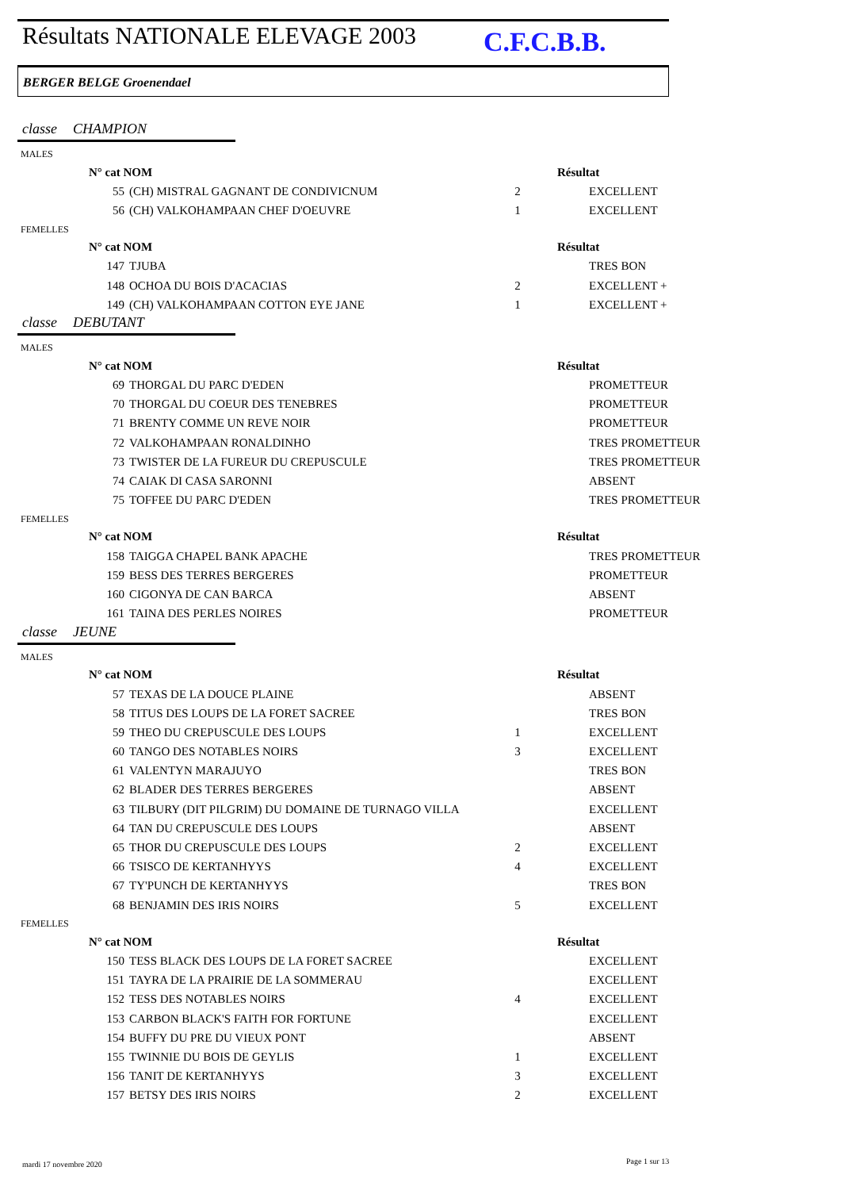Résultats NATIONALE ELEVAGE 2003
C.F.C.B.B.
BERGER BELGE Groenendael
classe CHAMPION
MALES
| N° cat NOM | | | Résultat | |
| --- | --- | --- | --- | --- |
| 55 | (CH) MISTRAL GAGNANT DE CONDIVICNUM | 2 | | EXCELLENT |
| 56 | (CH) VALKOHAMPAAN CHEF D'OEUVRE | 1 | | EXCELLENT |
FEMELLES
| N° cat NOM | | | Résultat | |
| --- | --- | --- | --- | --- |
| 147 | TJUBA | | | TRES BON |
| 148 | OCHOA DU BOIS D'ACACIAS | 2 | | EXCELLENT + |
| 149 | (CH) VALKOHAMPAAN COTTON EYE JANE | 1 | | EXCELLENT + |
classe DEBUTANT
MALES
| N° cat NOM | | | Résultat | |
| --- | --- | --- | --- | --- |
| 69 | THORGAL DU PARC D'EDEN | | | PROMETTEUR |
| 70 | THORGAL DU COEUR DES TENEBRES | | | PROMETTEUR |
| 71 | BRENTY COMME UN REVE NOIR | | | PROMETTEUR |
| 72 | VALKOHAMPAAN RONALDINHO | | | TRES PROMETTEUR |
| 73 | TWISTER DE LA FUREUR DU CREPUSCULE | | | TRES PROMETTEUR |
| 74 | CAIAK DI CASA SARONNI | | | ABSENT |
| 75 | TOFFEE DU PARC D'EDEN | | | TRES PROMETTEUR |
FEMELLES
| N° cat NOM | | | Résultat | |
| --- | --- | --- | --- | --- |
| 158 | TAIGGA CHAPEL BANK APACHE | | | TRES PROMETTEUR |
| 159 | BESS DES TERRES BERGERES | | | PROMETTEUR |
| 160 | CIGONYA DE CAN BARCA | | | ABSENT |
| 161 | TAINA DES PERLES NOIRES | | | PROMETTEUR |
classe JEUNE
MALES
| N° cat NOM | | | Résultat | |
| --- | --- | --- | --- | --- |
| 57 | TEXAS DE LA DOUCE PLAINE | | | ABSENT |
| 58 | TITUS DES LOUPS DE LA FORET SACREE | | | TRES BON |
| 59 | THEO DU CREPUSCULE DES LOUPS | 1 | | EXCELLENT |
| 60 | TANGO DES NOTABLES NOIRS | 3 | | EXCELLENT |
| 61 | VALENTYN MARAJUYO | | | TRES BON |
| 62 | BLADER DES TERRES BERGERES | | | ABSENT |
| 63 | TILBURY (DIT PILGRIM) DU DOMAINE DE TURNAGO VILLA | | | EXCELLENT |
| 64 | TAN DU CREPUSCULE DES LOUPS | | | ABSENT |
| 65 | THOR DU CREPUSCULE DES LOUPS | 2 | | EXCELLENT |
| 66 | TSISCO DE KERTANHYYS | 4 | | EXCELLENT |
| 67 | TY'PUNCH DE KERTANHYYS | | | TRES BON |
| 68 | BENJAMIN DES IRIS NOIRS | 5 | | EXCELLENT |
FEMELLES
| N° cat NOM | | | Résultat | |
| --- | --- | --- | --- | --- |
| 150 | TESS BLACK DES LOUPS DE LA FORET SACREE | | | EXCELLENT |
| 151 | TAYRA DE LA PRAIRIE DE LA SOMMERAU | | | EXCELLENT |
| 152 | TESS DES NOTABLES NOIRS | 4 | | EXCELLENT |
| 153 | CARBON BLACK'S FAITH FOR FORTUNE | | | EXCELLENT |
| 154 | BUFFY DU PRE DU VIEUX PONT | | | ABSENT |
| 155 | TWINNIE DU BOIS DE GEYLIS | 1 | | EXCELLENT |
| 156 | TANIT DE KERTANHYYS | 3 | | EXCELLENT |
| 157 | BETSY DES IRIS NOIRS | 2 | | EXCELLENT |
mardi 17 novembre 2020 Page 1 sur 13